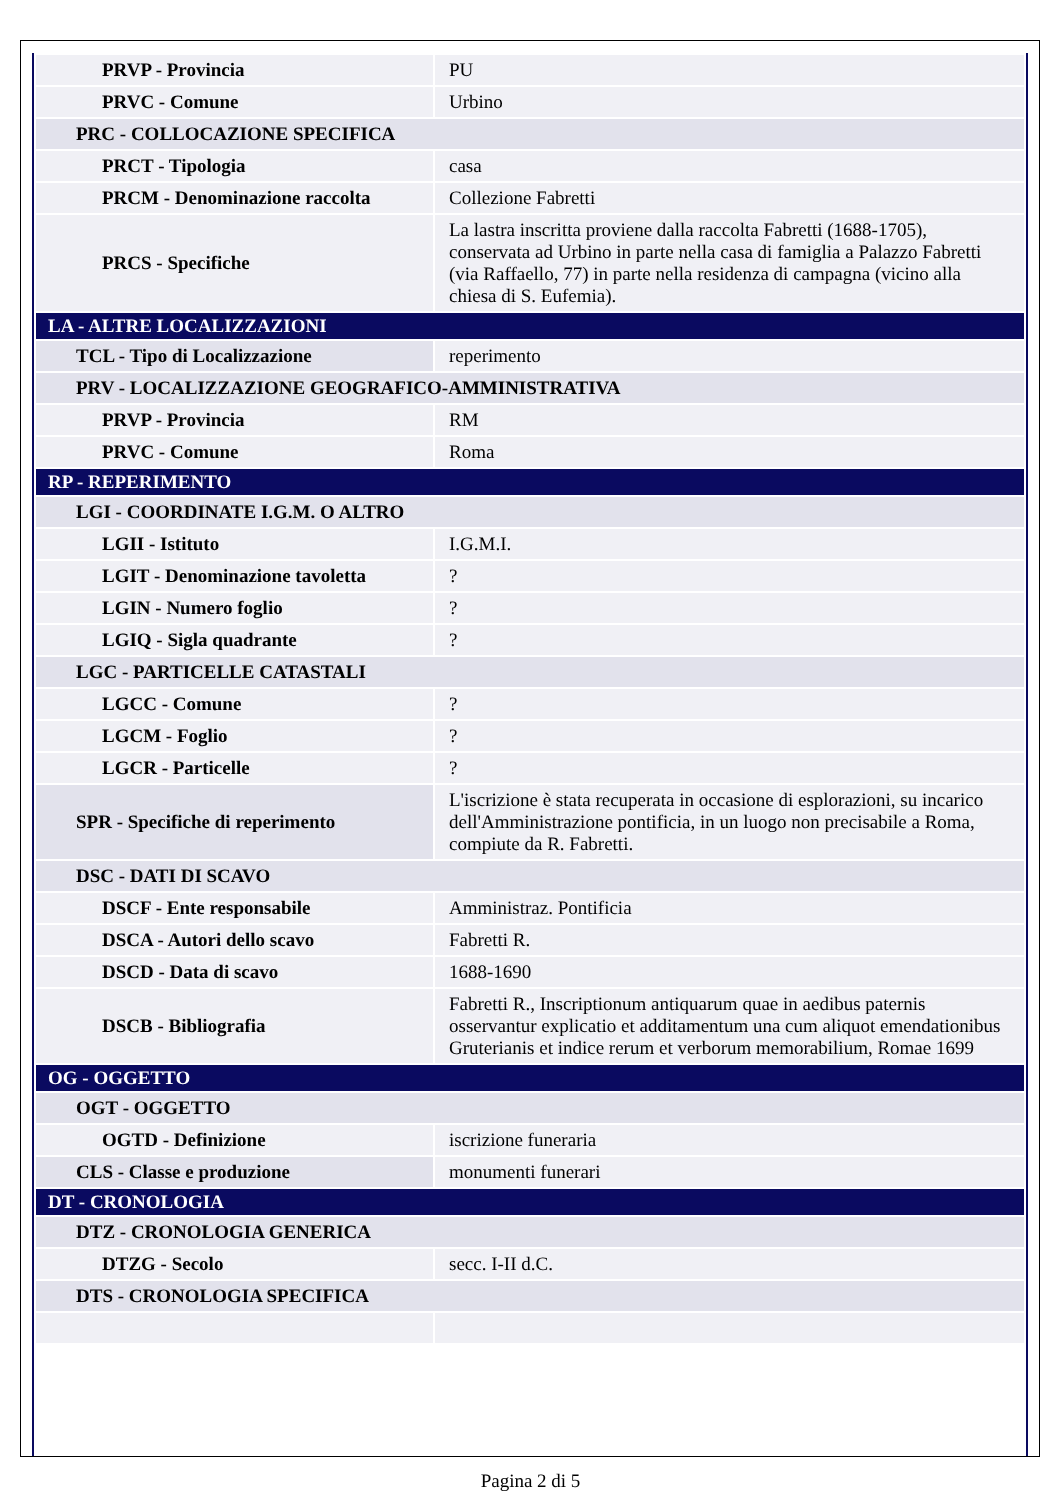| PRVP - Provincia | PU |
| PRVC - Comune | Urbino |
| PRC - COLLOCAZIONE SPECIFICA | |
| PRCT - Tipologia | casa |
| PRCM - Denominazione raccolta | Collezione Fabretti |
| PRCS - Specifiche | La lastra inscritta proviene dalla raccolta Fabretti (1688-1705), conservata ad Urbino in parte nella casa di famiglia a Palazzo Fabretti (via Raffaello, 77) in parte nella residenza di campagna (vicino alla chiesa di S. Eufemia). |
| LA - ALTRE LOCALIZZAZIONI | |
| TCL - Tipo di Localizzazione | reperimento |
| PRV - LOCALIZZAZIONE GEOGRAFICO-AMMINISTRATIVA | |
| PRVP - Provincia | RM |
| PRVC - Comune | Roma |
| RP - REPERIMENTO | |
| LGI - COORDINATE I.G.M. O ALTRO | |
| LGII - Istituto | I.G.M.I. |
| LGIT - Denominazione tavoletta | ? |
| LGIN - Numero foglio | ? |
| LGIQ - Sigla quadrante | ? |
| LGC - PARTICELLE CATASTALI | |
| LGCC - Comune | ? |
| LGCM - Foglio | ? |
| LGCR - Particelle | ? |
| SPR - Specifiche di reperimento | L'iscrizione è stata recuperata in occasione di esplorazioni, su incarico dell'Amministrazione pontificia, in un luogo non precisabile a Roma, compiute da R. Fabretti. |
| DSC - DATI DI SCAVO | |
| DSCF - Ente responsabile | Amministraz. Pontificia |
| DSCA - Autori dello scavo | Fabretti R. |
| DSCD - Data di scavo | 1688-1690 |
| DSCB - Bibliografia | Fabretti R., Inscriptionum antiquarum quae in aedibus paternis osservantur explicatio et additamentum una cum aliquot emendationibus Gruterianis et indice rerum et verborum memorabilium, Romae 1699 |
| OG - OGGETTO | |
| OGT - OGGETTO | |
| OGTD - Definizione | iscrizione funeraria |
| CLS - Classe e produzione | monumenti funerari |
| DT - CRONOLOGIA | |
| DTZ - CRONOLOGIA GENERICA | |
| DTZG - Secolo | secc. I-II d.C. |
| DTS - CRONOLOGIA SPECIFICA | |
Pagina 2 di 5